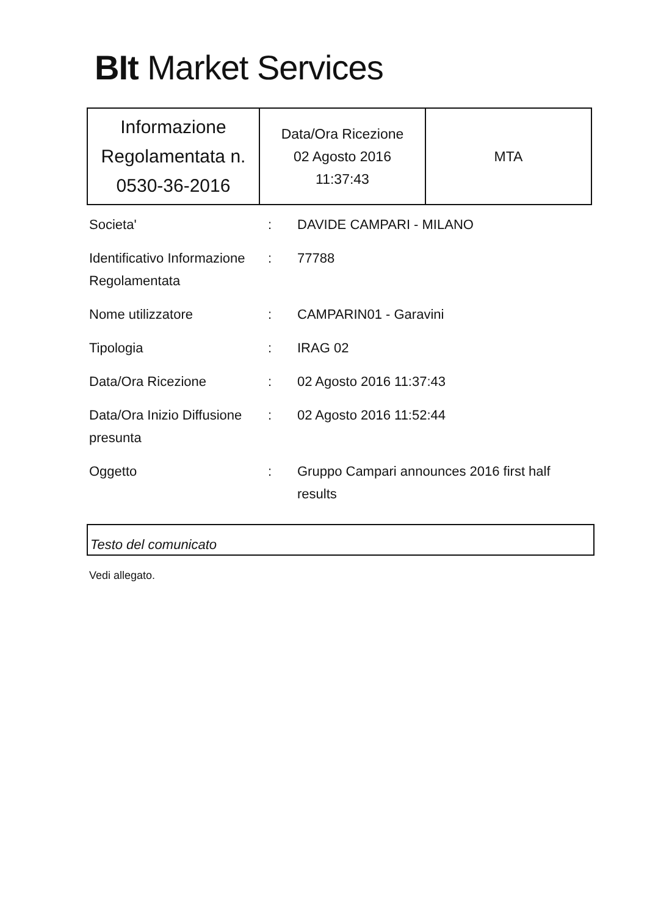BIt Market Services
| Informazione Regolamentata n. 0530-36-2016 | Data/Ora Ricezione 02 Agosto 2016 11:37:43 | MTA |
| Societa' | : | DAVIDE CAMPARI - MILANO |
| Identificativo Informazione Regolamentata | : | 77788 |
| Nome utilizzatore | : | CAMPARIN01 - Garavini |
| Tipologia | : | IRAG 02 |
| Data/Ora Ricezione | : | 02 Agosto 2016 11:37:43 |
| Data/Ora Inizio Diffusione presunta | : | 02 Agosto 2016 11:52:44 |
| Oggetto | : | Gruppo Campari announces 2016 first half results |
Testo del comunicato
Vedi allegato.